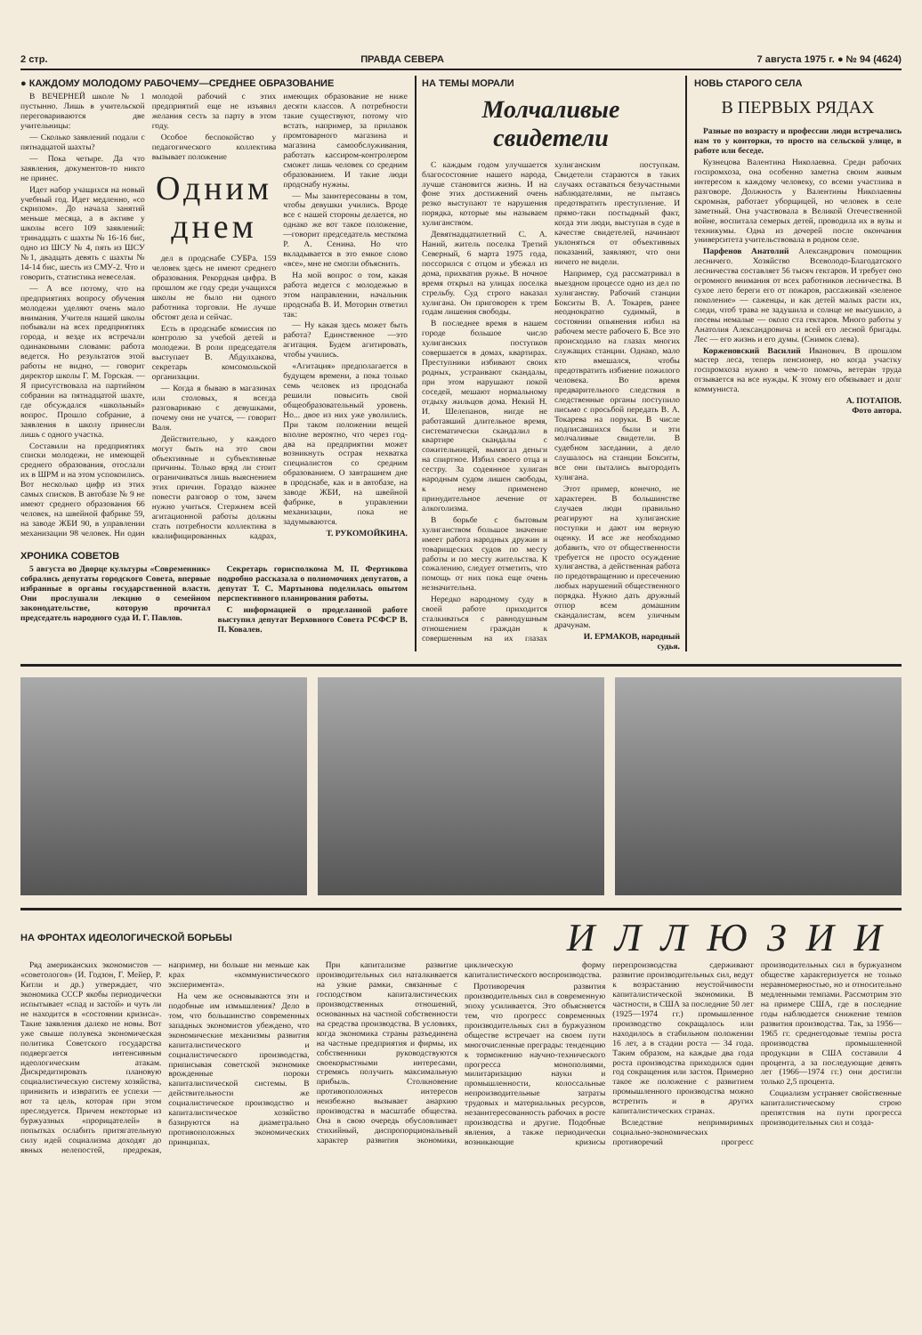2 стр. ПРАВДА СЕВЕРА 7 августа 1975 г. ● № 94 (4624)
● КАЖДОМУ МОЛОДОМУ РАБОЧЕМУ—СРЕДНЕЕ ОБРАЗОВАНИЕ
В ВЕЧЕРНЕЙ школе № 1 пустынно. Лишь в учительской переговариваются две учительницы:
— Сколько заявлений подали с пятнадцатой шахты?
— Пока четыре. Да что заявления, документов-то никто не принес.
Идет набор учащихся на новый учебный год. Идет медленно, «со скрипом». До начала занятий меньше месяца, а в активе у школы всего 109 заявлений: тринадцать с шахты № 16-16 бис, одно из ШСУ № 4, пять из ШСУ №1, двадцать девять с шахты № 14-14 бис, шесть из СМУ-2. Что и говорить, статистика невеселая.
— А все потому, что на предприятиях вопросу обучения молодежи уделяют очень мало внимания. Учителя нашей школы побывали на всех предприятиях города, и везде их встречали одинаковыми словами: работа ведется. Но результатов этой работы не видно, — говорит директор школы Г. М. Горская. — Я присутствовала на партийном собрании на пятнадцатой шахте, где обсуждался «школьный» вопрос. Прошло собрание, а заявления в школу принесли лишь с одного участка.
Составили на предприятиях списки молодежи, не имеющей среднего образования, отослали их в ШРМ и на этом успокоились. Вот несколько цифр из этих самых списков. В автобазе № 9 не имеют среднего образования 66 человек, на швейной фабрике 59, на заводе ЖБИ 90, в управлении механизации 98 человек. Ни один молодой рабочий с этих предприятий еще не изъявил желания сесть за парту в этом году.
Особое беспокойство у педагогического коллектива вызывает положение
Одним днем
дел в продснабе СУБРа. 159 человек здесь не имеют среднего образования. Рекордная цифра. В прошлом же году среди учащихся школы не было ни одного работника торговли. Не лучше обстоят дела и сейчас.
Есть в продснабе комиссия по контролю за учебой детей и молодежи. В роли председателя выступает В. Абдулхакова, секретарь комсомольской организации.
— Когда я бываю в магазинах или столовых, я всегда разговариваю с девушками, почему они не учатся, — говорит Валя.
Действительно, у каждого могут быть на это свои объективные и субъективные причины. Только вряд ли стоит ограничиваться лишь выяснением этих причин. Гораздо важнее повести разговор о том, зачем нужно учиться. Стержнем всей агитационной работы должны стать потребности коллектива в квалифицированных кадрах, имеющих образование не ниже десяти классов. А потребности такие существуют, потому что встать, например, за прилавок промтоварного магазина и магазина самообслуживания, работать кассиром-контролером сможет лишь человек со средним образованием. И такие люди продснабу нужны.
— Мы заинтересованы в том, чтобы девушки учились. Вроде все с нашей стороны делается, но однако же вот такое положение, —говорит председатель месткома Р. А. Сенина. Но что вкладывается в это емкое слово «все», мне не смогли объяснить.
На мой вопрос о том, какая работа ведется с молодежью в этом направлении, начальник продснаба В. И. Моторин ответил так:
— Ну какая здесь может быть работа? Единственное —это агитация. Будем агитировать, чтобы учились.
«Агитация» предполагается в будущем времени, а пока только семь человек из продснаба решили повысить свой общеобразовательный уровень. Но... двое из них уже уволились. При таком положении вещей вполне вероятно, что через год-два на предприятии может возникнуть острая нехватка специалистов со средним образованием. О завтрашнем дне в продснабе, как и в автобазе, на заводе ЖБИ, на швейной фабрике, в управлении механизации, пока не задумываются.
Т. РУКОМОЙКИНА.
ХРОНИКА СОВЕТОВ
5 августа во Дворце культуры «Современник» собрались депутаты городского Совета, впервые избранные в органы государственной власти. Они прослушали лекцию о семейном законодательстве, которую прочитал председатель народного суда И. Г. Павлов.
Секретарь горисполкома М. П. Фертикова подробно рассказала о полномочиях депутатов, а депутат Т. С. Мартынова поделилась опытом перспективного планирования работы.
С информацией о проделанной работе выступил депутат Верховного Совета РСФСР В. П. Ковалев.
НА ТЕМЫ МОРАЛИ
Молчаливые свидетели
С каждым годом улучшается благосостояние нашего народа, лучше становится жизнь. И на фоне этих достижений очень резко выступают те нарушения порядка, которые мы называем хулиганством.
Девятнадцатилетний С. А. Наний, житель поселка Третий Северный, 6 марта 1975 года, поссорился с отцом и убежал из дома, прихватив ружье. В ночное время открыл на улицах поселка стрельбу. Суд строго наказал хулигана. Он приговорен к трем годам лишения свободы.
В последнее время в нашем городе большое число хулиганских поступков совершается в домах, квартирах. Преступники избивают своих родных, устраивают скандалы, при этом нарушают покой соседей, мешают нормальному отдыху жильцов дома. Некий Н. И. Шелепанов, нигде не работавший длительное время, систематически скандалил в квартире скандалы с сожительницей, вымогал деньги на спиртное. Избил своего отца и сестру. За содеянное хулиган народным судом лишен свободы, к нему применено принудительное лечение от алкоголизма.
В борьбе с бытовым хулиганством большое значение имеет работа народных дружин и товарищеских судов по месту работы и по месту жительства. К сожалению, следует отметить, что помощь от них пока еще очень незначительна.
Нередко народному суду в своей работе приходится сталкиваться с равнодушным отношением граждан к совершенным на их глазах хулиганским поступкам. Свидетели стараются в таких случаях оставаться безучастными наблюдателями, не пытаясь предотвратить преступление. И прямо-таки постыдный факт, когда эти люди, выступая в суде в качестве свидетелей, начинают уклоняться от объективных показаний, заявляют, что они ничего не видели.
Например, суд рассматривал в выездном процессе одно из дел по хулиганству. Рабочий станции Бокситы В. А. Токарев, ранее неоднократно судимый, в состоянии опьянения избил на рабочем месте рабочего Б. Все это происходило на глазах многих служащих станции. Однако, мало кто вмешался, чтобы предотвратить избиение пожилого человека. Во время предварительного следствия в следственные органы поступило письмо с просьбой передать В. А. Токарева на поруки. В числе подписавшихся были и эти молчаливые свидетели. В судебном заседании, а дело слушалось на станции Бокситы, все они пытались выгородить хулигана.
Этот пример, конечно, не характерен. В большинстве случаев люди правильно реагируют на хулиганские поступки и дают им верную оценку. И все же необходимо добавить, что от общественности требуется не просто осуждение хулиганства, а действенная работа по предотвращению и пресечению любых нарушений общественного порядка. Нужно дать дружный отпор всем домашним скандалистам, всем уличным драчунам.
И. ЕРМАКОВ, народный судья.
НОВЬ СТАРОГО СЕЛА
В ПЕРВЫХ РЯДАХ
Разные по возрасту и профессии люди встречались нам то у конторки, то просто на сельской улице, в работе или беседе.
Кузнецова Валентина Николаевна. Среди рабочих госпромхоза, она особенно заметна своим живым интересом к каждому человеку, со всеми участлива в разговоре. Должность у Валентины Николаевны скромная, работает уборщицей, но человек в селе заметный. Она участвовала в Великой Отечественной войне, воспитала семерых детей, проводила их в вузы и техникумы. Одна из дочерей после окончания университета учительствовала в родном селе.
Парфенов Анатолий Александрович помощник лесничего. Хозяйство Всеволодо-Благодатского лесничества составляет 56 тысяч гектаров. И требует оно огромного внимания от всех работников лесничества. В сухое лето береги его от пожаров, рассаживай «зеленое поколение» — саженцы, и как детей малых расти их, следи, чтоб трава не задушила и солнце не высушило, а посевы немалые — около ста гектаров. Много работы у Анатолия Александровича и всей его лесной бригады. Лес — его жизнь и его думы. (Снимок слева).
Корженовский Василий Иванович. В прошлом мастер леса, теперь пенсионер, но когда участку госпромхоза нужно в чем-то помочь, ветеран труда отзывается на все нужды. К этому его обязывает и долг коммуниста.
А. ПОТАПОВ.
Фото автора.
НА ФРОНТАХ ИДЕОЛОГИЧЕСКОЙ БОРЬБЫ
ИЛЛЮЗИИ
Ряд американских экономистов — «советологов» (И. Годзон, Г. Мейер, Р. Китли и др.) утверждает, что экономика СССР якобы периодически испытывает «спад и застой» и чуть ли не находится в «состоянии кризиса». Такие заявления далеко не новы. Вот уже свыше полувека экономическая политика Советского государства подвергается интенсивным идеологическим атакам. Дискредитировать плановую социалистическую систему хозяйства, принизить и извратить ее успехи — вот та цель, которая при этом преследуется. Причем некоторые из буржуазных «прорицателей» в попытках ослабить притягательную силу идей социализма доходят до явных нелепостей, предрекая, например, ни больше ни меньше как крах «коммунистического эксперимента».
На чем же основываются эти и подобные им измышления? Дело в том, что большинство современных западных экономистов убеждено, что экономические механизмы развития капиталистического и социалистического производства, приписывая советской экономике врожденные пороки капиталистической системы. В действительности же социалистическое производство и капиталистическое хозяйство базируются на диаметрально противоположных экономических принципах.
При капитализме развитие производительных сил наталкивается на узкие рамки, связанные с господством капиталистических производственных отношений, основанных на частной собственности на средства производства. В условиях, когда экономика страны разъединена на частные предприятия и фирмы, их собственники руководствуются своекорыстными интересами, стремясь получить максимальную прибыль. Столкновение противоположных интересов неизбежно вызывает анархию производства в масштабе общества. Она в свою очередь обусловливает стихийный, диспропорциональный характер развития экономики, циклическую форму капиталистического воспроизводства.
Противоречия развития производительных сил в современную эпоху усиливается. Это объясняется тем, что прогресс современных производительных сил в буржуазном обществе встречает на своем пути многочисленные преграды: тенденцию к торможению научно-технического прогресса монополиями, милитаризацию науки и промышленности, колоссальные непроизводительные затраты трудовых и материальных ресурсов, незаинтересованность рабочих в росте производства и другие. Подобные явления, а также периодически возникающие кризисы перепроизводства сдерживают развитие производительных сил, ведут к возрастанию неустойчивости капиталистической экономики. В частности, в США за последние 50 лет (1925—1974 гг.) промышленное производство сокращалось или находилось в стабильном положении 16 лет, а в стадии роста — 34 года. Таким образом, на каждые два года роста производства приходился один год сокращения или застоя. Примерно такое же положение с развитием промышленного производства можно встретить и в других капиталистических странах.
Вследствие непримиримых социально-экономических противоречий прогресс производительных сил в буржуазном обществе характеризуется не только неравномерностью, но и относительно медленными темпами. Рассмотрим это на примере США, где в последние годы наблюдается снижение темпов развития производства. Так, за 1956—1965 гг. среднегодовые темпы роста производства промышленной продукции в США составили 4 процента, а за последующие девять лет (1966—1974 гг.) они достигли только 2,5 процента.
Социализм устраняет свойственные капиталистическому строю препятствия на пути прогресса производительных сил и созда-